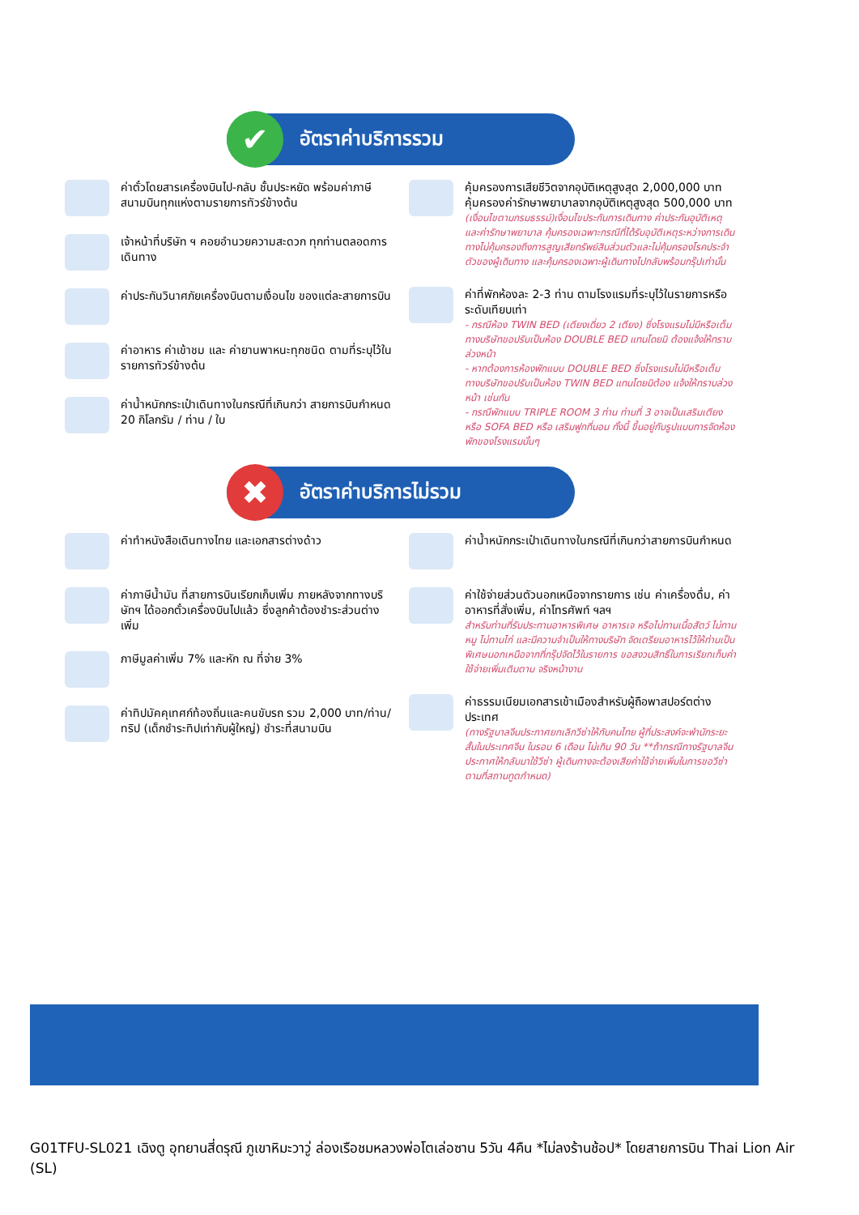✔
อัตราค่าบริการรวม
ค่าตั๋วโดยสารเครื่องบินไป-กลับ ชั้นประหยัด พร้อมค่าภาษีสนามบินทุกแห่งตามรายการทัวร์ข้างต้น
เจ้าหน้าที่บริษัท ฯ คอยอำนวยความสะดวก ทุกท่านตลอดการเดินทาง
ค่าประกันวินาศภัยเครื่องบินตามเงื่อนไข ของแต่ละสายการบิน
ค่าอาหาร ค่าเข้าชม และ ค่ายานพาหนะทุกชนิด ตามที่ระบุไว้ในรายการทัวร์ข้างต้น
ค่าน้ำหนักกระเป๋าเดินทางในกรณีที่เกินกว่า สายการบินกำหนด 20 กิโลกรัม / ท่าน / ใบ
คุ้มครองการเสียชีวิตจากอุบัติเหตุสูงสุด 2,000,000 บาท
คุ้มครองค่ารักษาพยาบาลจากอุบัติเหตุสูงสุด 500,000 บาท
(เงื่อนไขตามกรมธรรม์)เงื่อนไขประกันการเดินทาง ค่าประกันอุบัติเหตุและค่ารักษาพยาบาล คุ้มครองเฉพาะกรณีที่ได้รับอุบัติเหตุระหว่างการเดินทางไม่คุ้มครองถึงการสูญเสียทรัพย์สินส่วนตัวและไม่คุ้มครองโรคประจำตัวของผู้เดินทาง และคุ้มครองเฉพาะผู้เดินทางไปกลับพร้อมกรุ๊ปเท่านั้น
ค่าที่พักห้องละ 2-3 ท่าน ตามโรงแรมที่ระบุไว้ในรายการหรือ ระดับเทียบเท่า
- กรณีห้อง TWIN BED (เตียงเดี่ยว 2 เตียง) ซึ่งโรงแรมไม่มีหรือเต็ม ทางบริษัทขอปรับเป็นห้อง DOUBLE BED แทนโดยมิ ต้องแจ้งให้ทราบล่วงหน้า
- หากต้องการห้องพักแบบ DOUBLE BED ซึ่งโรงแรมไม่มีหรือเต็ม ทางบริษัทขอปรับเป็นห้อง TWIN BED แทนโดยมิต้อง แจ้งให้ทราบล่วงหน้า เช่นกัน
- กรณีพักแบบ TRIPLE ROOM 3 ท่าน ท่านที่ 3 อาจเป็นเสริมเตียง หรือ SOFA BED หรือ เสริมฟูกที่นอน ทั้งนี้ ขึ้นอยู่กับรูปแบบการจัดห้องพักของโรงแรมนั้นๆ
✖
อัตราค่าบริการไม่รวม
ค่าทำหนังสือเดินทางไทย และเอกสารต่างด้าว
ค่าภาษีน้ำมัน ที่สายการบินเรียกเก็บเพิ่ม ภายหลังจากทางบริษัทฯ ได้ออกตั๋วเครื่องบินไปแล้ว ซึ่งลูกค้าต้องชำระส่วนต่างเพิ่ม
ภาษีมูลค่าเพิ่ม 7% และหัก ณ ที่จ่าย 3%
ค่าทิปมัคคุเทศก์ท้องถิ่นและคนขับรถ รวม 2,000 บาท/ท่าน/ทริป (เด็กชำระทิปเท่ากับผู้ใหญ่) ชำระที่สนามบิน
ค่าน้ำหนักกระเป๋าเดินทางในกรณีที่เกินกว่าสายการบินกำหนด
ค่าใช้จ่ายส่วนตัวนอกเหนือจากรายการ เช่น ค่าเครื่องดื่ม, ค่าอาหารที่สั่งเพิ่ม, ค่าโทรศัพท์ ฯลฯ
สำหรับท่านที่รับประทานอาหารพิเศษ อาหารเจ หรือไม่ทานเนื้อสัตว์ ไม่ทานหมู ไม่ทานไก่ และมีความจำเป็นให้ทางบริษัท จัดเตรียมอาหารไว้ให้ท่านเป็นพิเศษนอกเหนือจากที่กรุ๊ปจัดไว้ในรายการ ขอสงวนสิทธิ์ในการเรียกเก็บค่าใช้จ่ายเพิ่มเติมตาม จริงหน้างาน
ค่าธรรมเนียมเอกสารเข้าเมืองสำหรับผู้ถือพาสปอร์ตต่างประเทศ
(ทางรัฐบาลจีนประกาศยกเลิกวีซ่าให้กับคนไทย ผู้ที่ประสงค์จะพำนักระยะสั้นในประเทศจีน ในรอบ 6 เดือน ไม่เกิน 90 วัน **ถ้ากรณีทางรัฐบาลจีนประกาศให้กลับมาใช้วีซ่า ผู้เดินทางจะต้องเสียค่าใช้จ่ายเพิ่มในการขอวีซ่าตามที่สถานทูตกำหนด)
G01TFU-SL021 เฉิงตู อุทยานสี่ดรุณี ภูเขาหิมะวาวู่ ล่องเรือชมหลวงพ่อโตเล่อซาน 5วัน 4คืน *ไม่ลงร้านช้อป* โดยสายการบิน Thai Lion Air (SL)